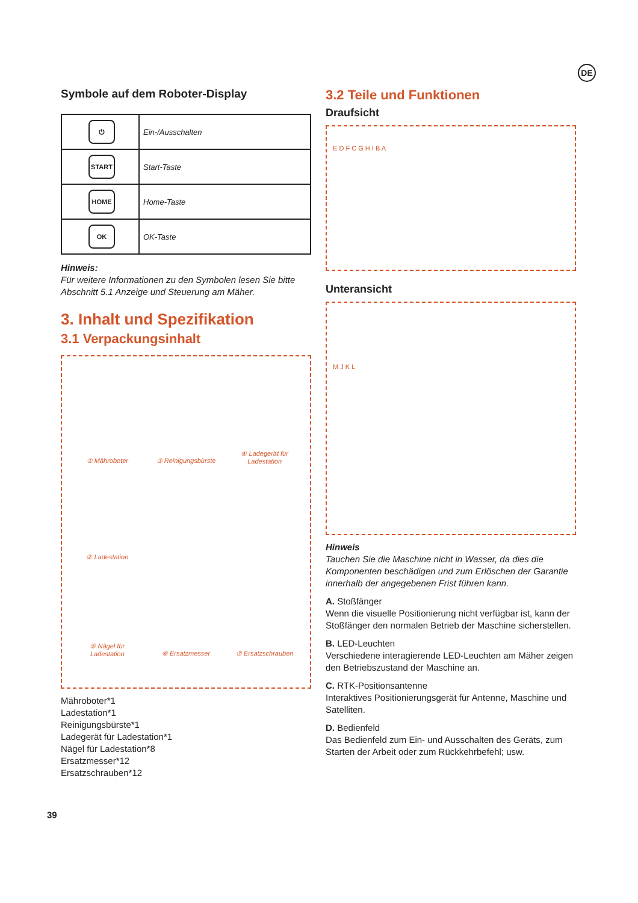DE
Symbole auf dem Roboter-Display
| ⏻ | Ein-/Ausschalten |
| START | Start-Taste |
| HOME | Home-Taste |
| OK | OK-Taste |
Hinweis:
Für weitere Informationen zu den Symbolen lesen Sie bitte Abschnitt 5.1 Anzeige und Steuerung am Mäher.
3. Inhalt und Spezifikation
3.1 Verpackungsinhalt
① Mähroboter
③ Reinigungsbürste
④ Ladegerät für Ladestation
② Ladestation
⑤ Nägel für Ladestation
⑥ Ersatzmesser
⑦ Ersatzschrauben
Mähroboter*1
Ladestation*1
Reinigungsbürste*1
Ladegerät für Ladestation*1
Nägel für Ladestation*8
Ersatzmesser*12
Ersatzschrauben*12
3.2 Teile und Funktionen
Draufsicht
E D F C G H I B A
Unteransicht
M J K L
Hinweis
Tauchen Sie die Maschine nicht in Wasser, da dies die Komponenten beschädigen und zum Erlöschen der Garantie innerhalb der angegebenen Frist führen kann.
A. Stoßfänger
Wenn die visuelle Positionierung nicht verfügbar ist, kann der Stoßfänger den normalen Betrieb der Maschine sicherstellen.
B. LED-Leuchten
Verschiedene interagierende LED-Leuchten am Mäher zeigen den Betriebszustand der Maschine an.
C. RTK-Positionsantenne
Interaktives Positionierungsgerät für Antenne, Maschine und Satelliten.
D. Bedienfeld
Das Bedienfeld zum Ein- und Ausschalten des Geräts, zum Starten der Arbeit oder zum Rückkehrbefehl; usw.
39